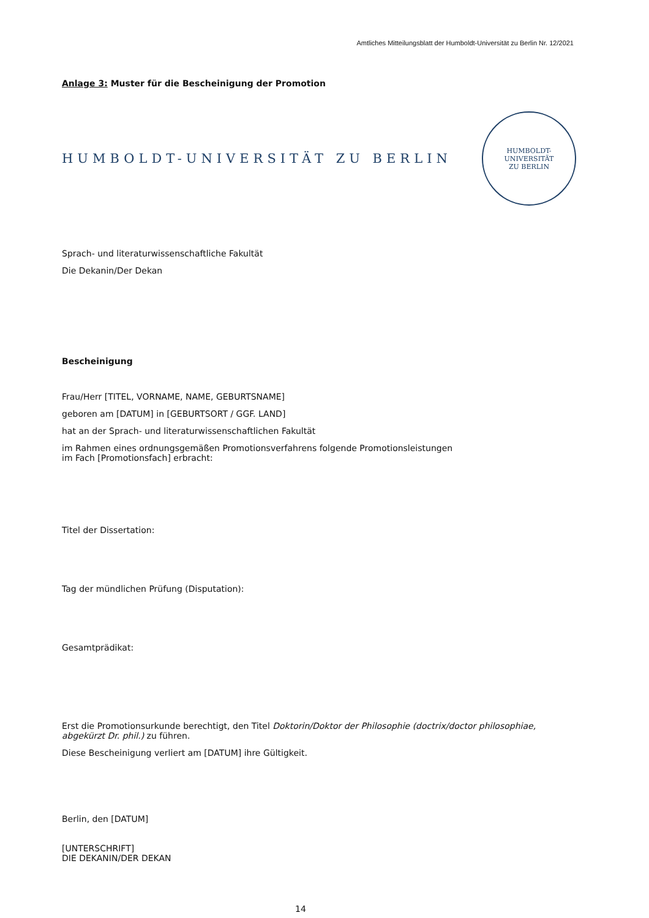Amtliches Mitteilungsblatt der Humboldt-Universität zu Berlin Nr. 12/2021
Anlage 3: Muster für die Bescheinigung der Promotion
HUMBOLDT-UNIVERSITÄT ZU BERLIN
HUMBOLDT-UNIVERSITÄT
ZU BERLIN
Sprach- und literaturwissenschaftliche Fakultät
Die Dekanin/Der Dekan
Bescheinigung
Frau/Herr [TITEL, VORNAME, NAME, GEBURTSNAME]
geboren am [DATUM] in [GEBURTSORT / GGF. LAND]
hat an der Sprach- und literaturwissenschaftlichen Fakultät
im Rahmen eines ordnungsgemäßen Promotionsverfahrens folgende Promotionsleistungen
im Fach [Promotionsfach] erbracht:
Titel der Dissertation:
Tag der mündlichen Prüfung (Disputation):
Gesamtprädikat:
Erst die Promotionsurkunde berechtigt, den Titel Doktorin/Doktor der Philosophie (doctrix/doctor philosophiae, abgekürzt Dr. phil.) zu führen.
Diese Bescheinigung verliert am [DATUM] ihre Gültigkeit.
Berlin, den [DATUM]
[UNTERSCHRIFT]
DIE DEKANIN/DER DEKAN
14